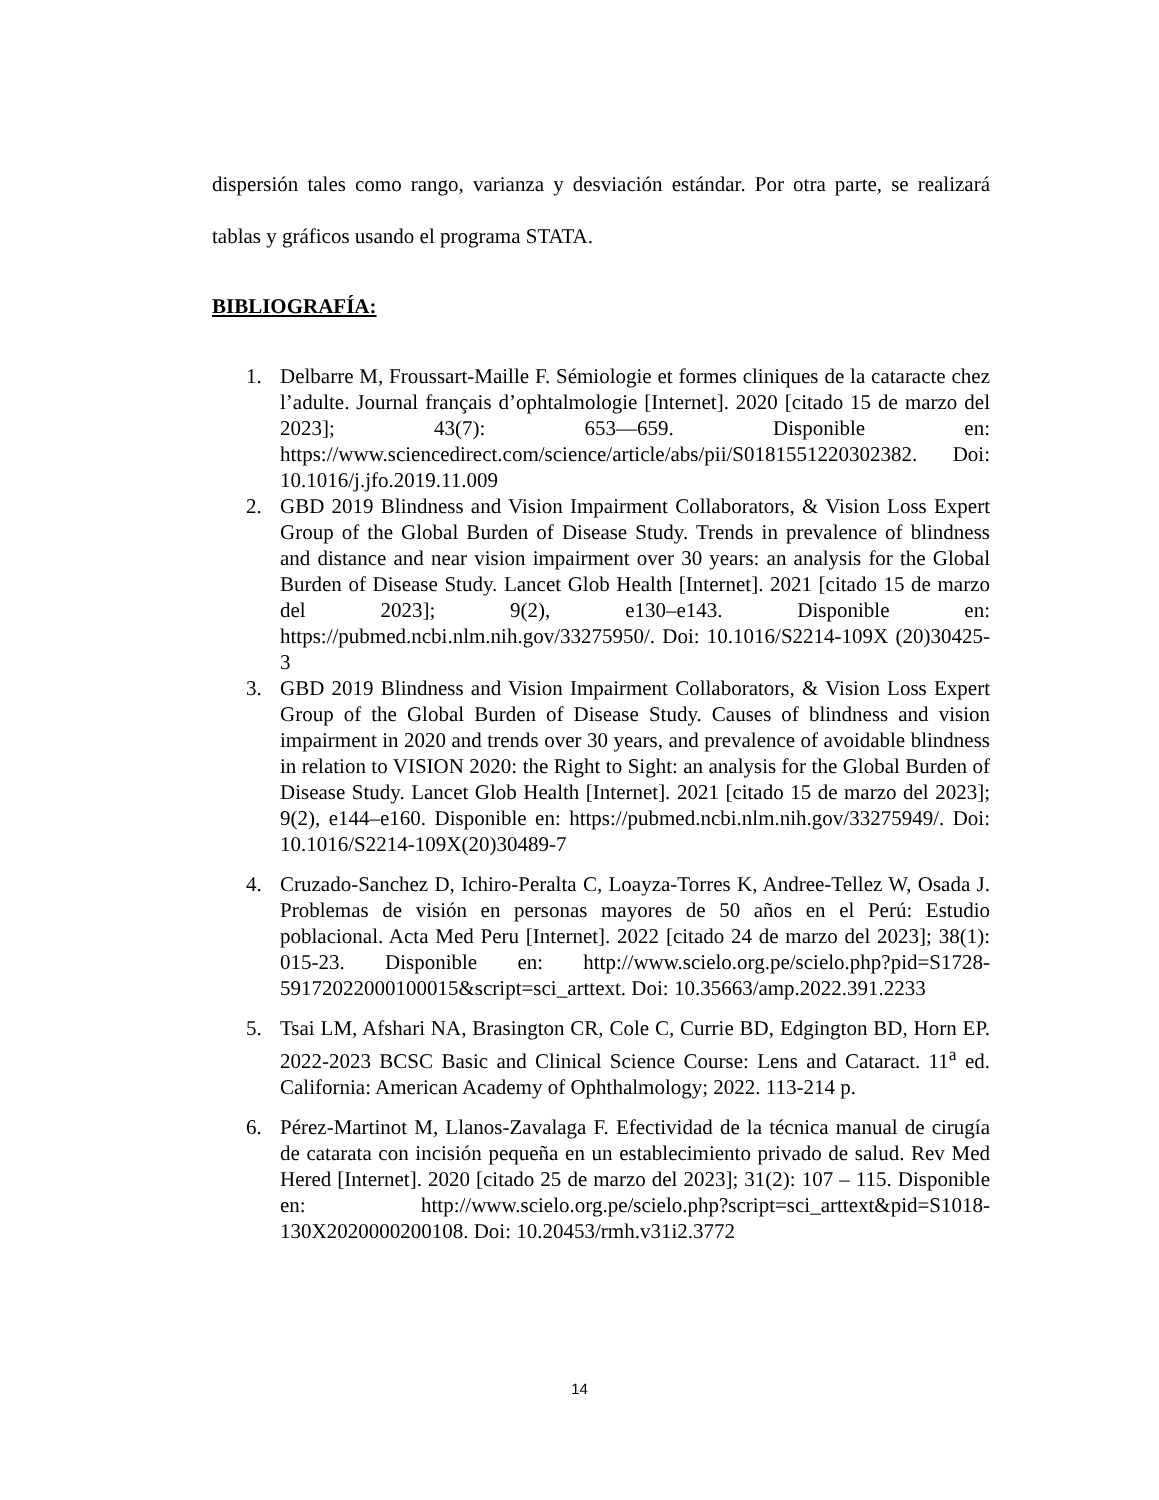dispersión tales como rango, varianza y desviación estándar. Por otra parte, se realizará tablas y gráficos usando el programa STATA.
BIBLIOGRAFÍA:
1. Delbarre M, Froussart-Maille F. Sémiologie et formes cliniques de la cataracte chez l’adulte. Journal français d’ophtalmologie [Internet]. 2020 [citado 15 de marzo del 2023]; 43(7): 653—659. Disponible en: https://www.sciencedirect.com/science/article/abs/pii/S0181551220302382. Doi: 10.1016/j.jfo.2019.11.009
2. GBD 2019 Blindness and Vision Impairment Collaborators, & Vision Loss Expert Group of the Global Burden of Disease Study. Trends in prevalence of blindness and distance and near vision impairment over 30 years: an analysis for the Global Burden of Disease Study. Lancet Glob Health [Internet]. 2021 [citado 15 de marzo del 2023]; 9(2), e130–e143. Disponible en: https://pubmed.ncbi.nlm.nih.gov/33275950/. Doi: 10.1016/S2214-109X (20)30425-3
3. GBD 2019 Blindness and Vision Impairment Collaborators, & Vision Loss Expert Group of the Global Burden of Disease Study. Causes of blindness and vision impairment in 2020 and trends over 30 years, and prevalence of avoidable blindness in relation to VISION 2020: the Right to Sight: an analysis for the Global Burden of Disease Study. Lancet Glob Health [Internet]. 2021 [citado 15 de marzo del 2023]; 9(2), e144–e160. Disponible en: https://pubmed.ncbi.nlm.nih.gov/33275949/. Doi: 10.1016/S2214-109X(20)30489-7
4. Cruzado-Sanchez D, Ichiro-Peralta C, Loayza-Torres K, Andree-Tellez W, Osada J. Problemas de visión en personas mayores de 50 años en el Perú: Estudio poblacional. Acta Med Peru [Internet]. 2022 [citado 24 de marzo del 2023]; 38(1): 015-23. Disponible en: http://www.scielo.org.pe/scielo.php?pid=S1728-59172022000100015&script=sci_arttext. Doi: 10.35663/amp.2022.391.2233
5. Tsai LM, Afshari NA, Brasington CR, Cole C, Currie BD, Edgington BD, Horn EP. 2022-2023 BCSC Basic and Clinical Science Course: Lens and Cataract. 11<sup>a</sup> ed. California: American Academy of Ophthalmology; 2022. 113-214 p.
6. Pérez-Martinot M, Llanos-Zavalaga F. Efectividad de la técnica manual de cirugía de catarata con incisión pequeña en un establecimiento privado de salud. Rev Med Hered [Internet]. 2020 [citado 25 de marzo del 2023]; 31(2): 107 – 115. Disponible en: http://www.scielo.org.pe/scielo.php?script=sci_arttext&pid=S1018-130X2020000200108. Doi: 10.20453/rmh.v31i2.3772
14